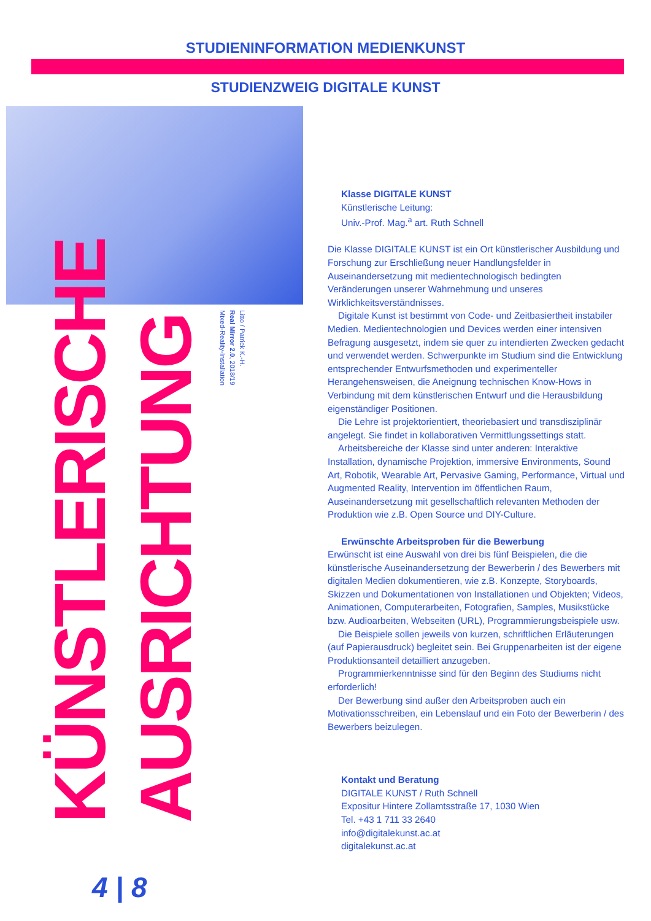STUDIENINFORMATION MEDIENKUNST
STUDIENZWEIG DIGITALE KUNST
KÜNSTLERISCHE AUSRICHTUNG
Litto / Patrick K.-H.
Real Mirror 2.0, 2018/19
Mixed-Reality-Installation
Klasse DIGITALE KUNST
Künstlerische Leitung:
Univ.-Prof. Mag.<sup>a</sup> art. Ruth Schnell
Die Klasse DIGITALE KUNST ist ein Ort künstlerischer Ausbildung und Forschung zur Erschließung neuer Handlungsfelder in Auseinandersetzung mit medientechnologisch bedingten Veränderungen unserer Wahrnehmung und unseres Wirklichkeitsverständnisses.
Digitale Kunst ist bestimmt von Code- und Zeitbasiertheit instabiler Medien. Medientechnologien und Devices werden einer intensiven Befragung ausgesetzt, indem sie quer zu intendierten Zwecken gedacht und verwendet werden. Schwerpunkte im Studium sind die Entwicklung entsprechender Entwurfsmethoden und experimenteller Herangehensweisen, die Aneignung technischen Know-Hows in Verbindung mit dem künstlerischen Entwurf und die Herausbildung eigenständiger Positionen.
Die Lehre ist projektorientiert, theoriebasiert und transdisziplinär angelegt. Sie findet in kollaborativen Vermittlungssettings statt.
Arbeitsbereiche der Klasse sind unter anderen: Interaktive Installation, dynamische Projektion, immersive Environments, Sound Art, Robotik, Wearable Art, Pervasive Gaming, Performance, Virtual und Augmented Reality, Intervention im öffentlichen Raum, Auseinandersetzung mit gesellschaftlich relevanten Methoden der Produktion wie z.B. Open Source und DIY-Culture.
Erwünschte Arbeitsproben für die Bewerbung
Erwünscht ist eine Auswahl von drei bis fünf Beispielen, die die künstlerische Auseinandersetzung der Bewerberin / des Bewerbers mit digitalen Medien dokumentieren, wie z.B. Konzepte, Storyboards, Skizzen und Dokumentationen von Installationen und Objekten; Videos, Animationen, Computerarbeiten, Fotografien, Samples, Musikstücke bzw. Audioarbeiten, Webseiten (URL), Programmierungsbeispiele usw.
Die Beispiele sollen jeweils von kurzen, schriftlichen Erläuterungen (auf Papierausdruck) begleitet sein. Bei Gruppenarbeiten ist der eigene Produktionsanteil detailliert anzugeben.
Programmierkenntnisse sind für den Beginn des Studiums nicht erforderlich!
Der Bewerbung sind außer den Arbeitsproben auch ein Motivationsschreiben, ein Lebenslauf und ein Foto der Bewerberin / des Bewerbers beizulegen.
Kontakt und Beratung
DIGITALE KUNST / Ruth Schnell
Expositur Hintere Zollamtsstraße 17, 1030 Wien
Tel. +43 1 711 33 2640
info@digitalekunst.ac.at
digitalekunst.ac.at
4 | 8